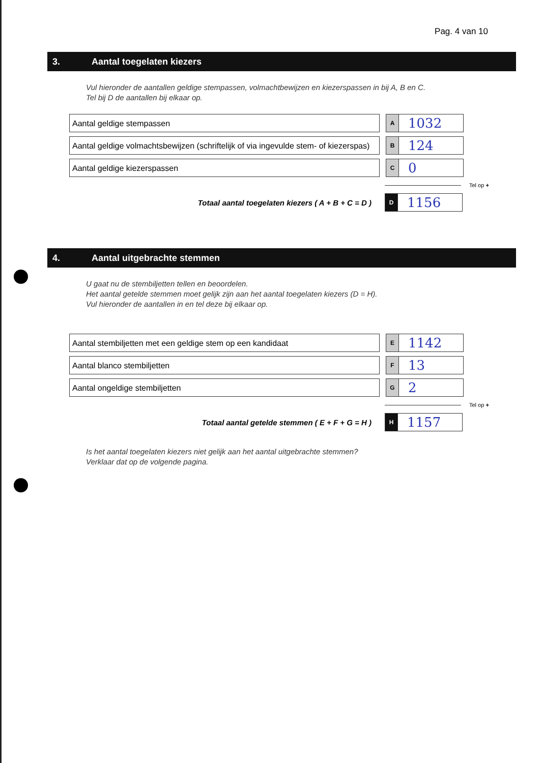Pag. 4 van 10
3. Aantal toegelaten kiezers
Vul hieronder de aantallen geldige stempassen, volmachtbewijzen en kiezerspassen in bij A, B en C.
Tel bij D de aantallen bij elkaar op.
Aantal geldige stempassen
A
1032
Aantal geldige volmachtsbewijzen (schriftelijk of via ingevulde stem- of kiezerspas)
B
124
Aantal geldige kiezerspassen
C
0
Tel op +
Totaal aantal toegelaten kiezers ( A + B + C = D )
D
1156
4. Aantal uitgebrachte stemmen
U gaat nu de stembiljetten tellen en beoordelen.
Het aantal getelde stemmen moet gelijk zijn aan het aantal toegelaten kiezers (D = H).
Vul hieronder de aantallen in en tel deze bij elkaar op.
Aantal stembiljetten met een geldige stem op een kandidaat
E
1142
Aantal blanco stembiljetten
F
13
Aantal ongeldige stembiljetten
G
2
Tel op +
Totaal aantal getelde stemmen ( E + F + G = H )
H
1157
Is het aantal toegelaten kiezers niet gelijk aan het aantal uitgebrachte stemmen?
Verklaar dat op de volgende pagina.